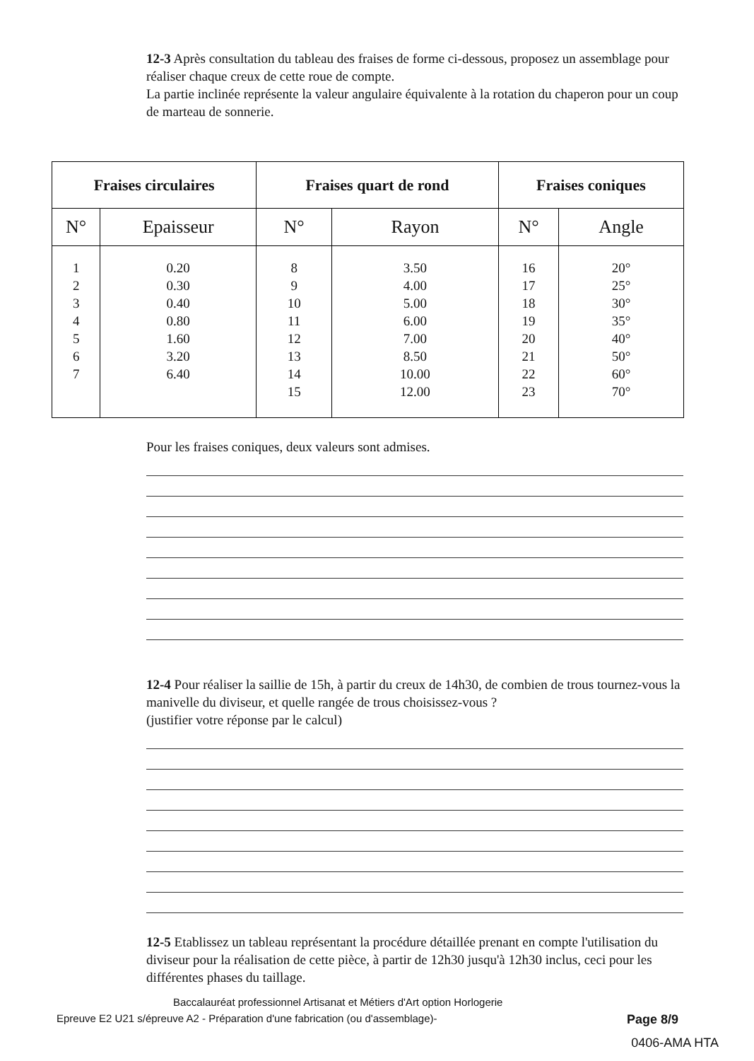12-3 Après consultation du tableau des fraises de forme ci-dessous, proposez un assemblage pour réaliser chaque creux de cette roue de compte.
La partie inclinée représente la valeur angulaire équivalente à la rotation du chaperon pour un coup de marteau de sonnerie.
| Fraises circulaires | | Fraises quart de rond | | Fraises coniques | |
| --- | --- | --- | --- | --- | --- |
| N° | Epaisseur | N° | Rayon | N° | Angle |
| 1 2 3 4 5 6 7 | 0.20 0.30 0.40 0.80 1.60 3.20 6.40 | 8 9 10 11 12 13 14 15 | 3.50 4.00 5.00 6.00 7.00 8.50 10.00 12.00 | 16 17 18 19 20 21 22 23 | 20° 25° 30° 35° 40° 50° 60° 70° |
Pour les fraises coniques, deux valeurs sont admises.
12-4 Pour réaliser la saillie de 15h, à partir du creux de 14h30, de combien de trous tournez-vous la manivelle du diviseur, et quelle rangée de trous choisissez-vous ?
(justifier votre réponse par le calcul)
12-5 Etablissez un tableau représentant la procédure détaillée prenant en compte l'utilisation du diviseur pour la réalisation de cette pièce, à partir de 12h30 jusqu'à 12h30 inclus, ceci pour les différentes phases du taillage.
Baccalauréat professionnel Artisanat et Métiers d'Art option Horlogerie
Epreuve E2 U21 s/épreuve A2 - Préparation d'une fabrication (ou d'assemblage)- Page 8/9
0406-AMA HTA